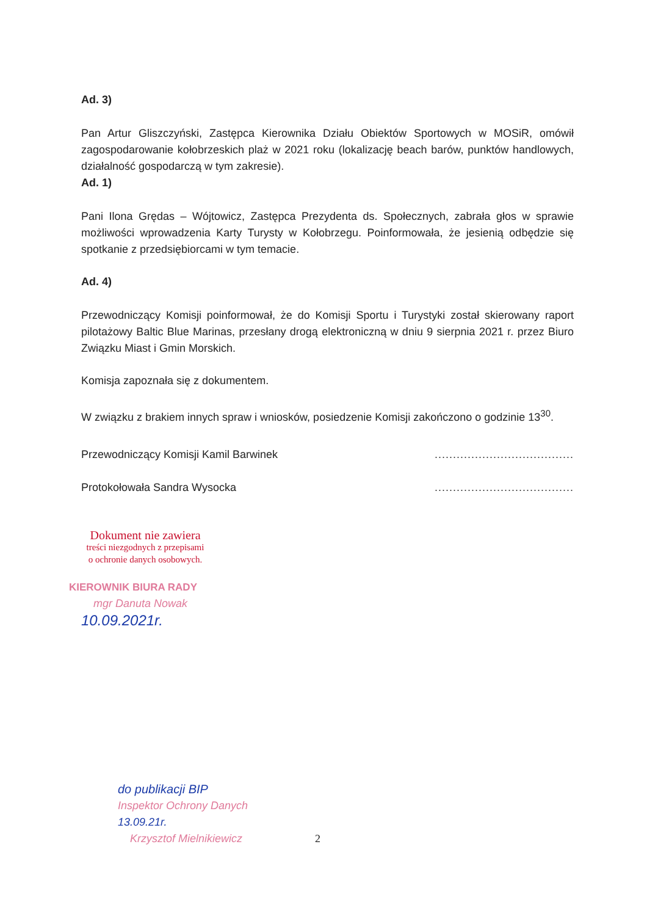Ad. 3)
Pan Artur Gliszczyński, Zastępca Kierownika Działu Obiektów Sportowych w MOSiR, omówił zagospodarowanie kołobrzeskich plaż w 2021 roku (lokalizację beach barów, punktów handlowych, działalność gospodarczą w tym zakresie).
Ad. 1)
Pani Ilona Grędas – Wójtowicz, Zastępca Prezydenta ds. Społecznych, zabrała głos w sprawie możliwości wprowadzenia Karty Turysty w Kołobrzegu. Poinformowała, że jesienią odbędzie się spotkanie z przedsiębiorcami w tym temacie.
Ad. 4)
Przewodniczący Komisji poinformował, że do Komisji Sportu i Turystyki został skierowany raport pilotażowy Baltic Blue Marinas, przesłany drogą elektroniczną w dniu 9 sierpnia 2021 r. przez Biuro Związku Miast i Gmin Morskich.
Komisja zapoznała się z dokumentem.
W związku z brakiem innych spraw i wniosków, posiedzenie Komisji zakończono o godzinie 13<sup>30</sup>.
Przewodniczący Komisji Kamil Barwinek
Protokołowała Sandra Wysocka
......................................
......................................
Dokument nie zawiera
treści niezgodnych z przepisami
o ochronie danych osobowych.
KIEROWNIK BIURA RADY
mgr Danuta Nowak
10.09.2021r.
do publikacji BIP
Inspektor Ochrony Danych
13.09.21r.
Krzysztof Mielnikiewicz
2